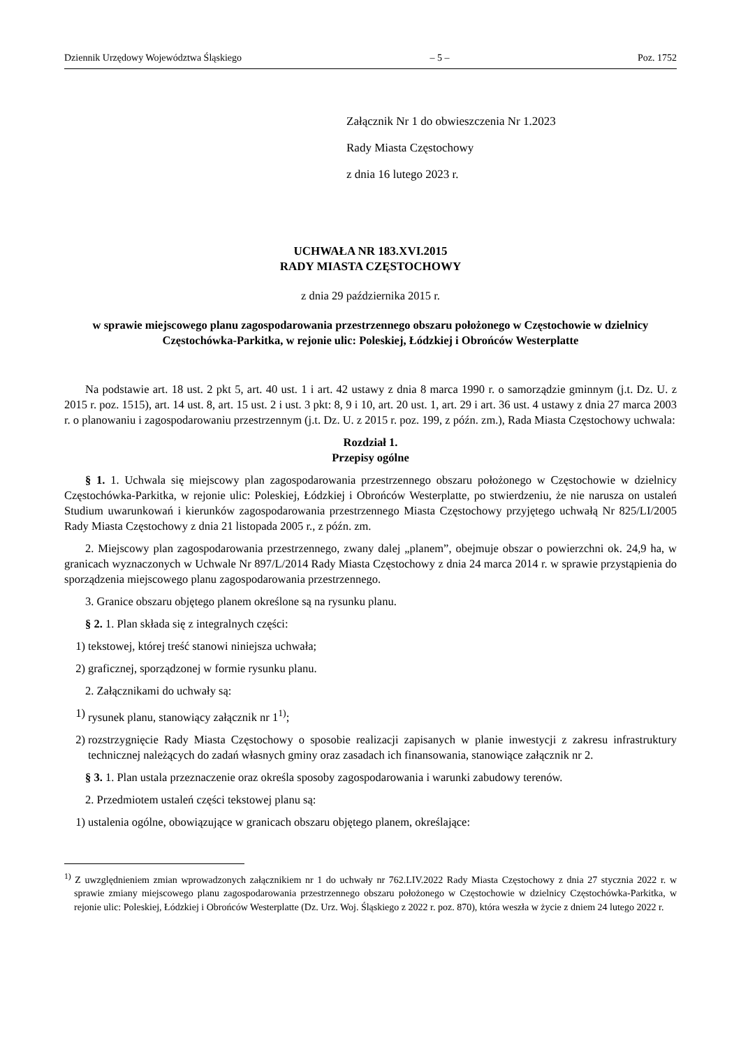Dziennik Urzędowy Województwa Śląskiego – 5 – Poz. 1752
Załącznik Nr 1 do obwieszczenia Nr 1.2023
Rady Miasta Częstochowy
z dnia 16 lutego 2023 r.
UCHWAŁA NR 183.XVI.2015
RADY MIASTA CZĘSTOCHOWY
z dnia 29 października 2015 r.
w sprawie miejscowego planu zagospodarowania przestrzennego obszaru położonego w Częstochowie w dzielnicy Częstochówka-Parkitka, w rejonie ulic: Poleskiej, Łódzkiej i Obrońców Westerplatte
Na podstawie art. 18 ust. 2 pkt 5, art. 40 ust. 1 i art. 42 ustawy z dnia 8 marca 1990 r. o samorządzie gminnym (j.t. Dz. U. z 2015 r. poz. 1515), art. 14 ust. 8, art. 15 ust. 2 i ust. 3 pkt: 8, 9 i 10, art. 20 ust. 1, art. 29 i art. 36 ust. 4 ustawy z dnia 27 marca 2003 r. o planowaniu i zagospodarowaniu przestrzennym (j.t. Dz. U. z 2015 r. poz. 199, z późn. zm.), Rada Miasta Częstochowy uchwala:
Rozdział 1.
Przepisy ogólne
§ 1. 1. Uchwala się miejscowy plan zagospodarowania przestrzennego obszaru położonego w Częstochowie w dzielnicy Częstochówka-Parkitka, w rejonie ulic: Poleskiej, Łódzkiej i Obrońców Westerplatte, po stwierdzeniu, że nie narusza on ustaleń Studium uwarunkowań i kierunków zagospodarowania przestrzennego Miasta Częstochowy przyjętego uchwałą Nr 825/LI/2005 Rady Miasta Częstochowy z dnia 21 listopada 2005 r., z późn. zm.
2. Miejscowy plan zagospodarowania przestrzennego, zwany dalej „planem”, obejmuje obszar o powierzchni ok. 24,9 ha, w granicach wyznaczonych w Uchwale Nr 897/L/2014 Rady Miasta Częstochowy z dnia 24 marca 2014 r. w sprawie przystąpienia do sporządzenia miejscowego planu zagospodarowania przestrzennego.
3. Granice obszaru objętego planem określone są na rysunku planu.
§ 2. 1. Plan składa się z integralnych części:
1) tekstowej, której treść stanowi niniejsza uchwała;
2) graficznej, sporządzonej w formie rysunku planu.
2. Załącznikami do uchwały są:
1) rysunek planu, stanowiący załącznik nr 1<sup>1)</sup>;
2) rozstrzygnięcie Rady Miasta Częstochowy o sposobie realizacji zapisanych w planie inwestycji z zakresu infrastruktury technicznej należących do zadań własnych gminy oraz zasadach ich finansowania, stanowiące załącznik nr 2.
§ 3. 1. Plan ustala przeznaczenie oraz określa sposoby zagospodarowania i warunki zabudowy terenów.
2. Przedmiotem ustaleń części tekstowej planu są:
1) ustalenia ogólne, obowiązujące w granicach obszaru objętego planem, określające:
<sup>1)</sup> Z uwzględnieniem zmian wprowadzonych załącznikiem nr 1 do uchwały nr 762.LIV.2022 Rady Miasta Częstochowy z dnia 27 stycznia 2022 r. w sprawie zmiany miejscowego planu zagospodarowania przestrzennego obszaru położonego w Częstochowie w dzielnicy Częstochówka-Parkitka, w rejonie ulic: Poleskiej, Łódzkiej i Obrońców Westerplatte (Dz. Urz. Woj. Śląskiego z 2022 r. poz. 870), która weszła w życie z dniem 24 lutego 2022 r.